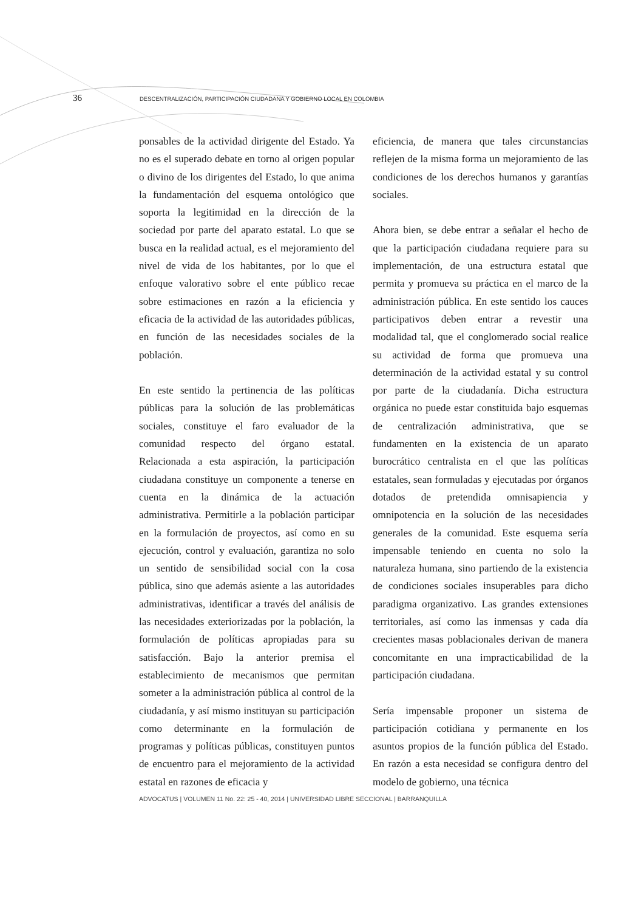36 DESCENTRALIZACIÓN, PARTICIPACIÓN CIUDADANA Y GOBIERNO LOCAL EN COLOMBIA
ponsables de la actividad dirigente del Estado. Ya no es el superado debate en torno al origen popular o divino de los dirigentes del Estado, lo que anima la fundamentación del esquema ontológico que soporta la legitimidad en la dirección de la sociedad por parte del aparato estatal. Lo que se busca en la realidad actual, es el mejoramiento del nivel de vida de los habitantes, por lo que el enfoque valorativo sobre el ente público recae sobre estimaciones en razón a la eficiencia y eficacia de la actividad de las autoridades públicas, en función de las necesidades sociales de la población.
En este sentido la pertinencia de las políticas públicas para la solución de las problemáticas sociales, constituye el faro evaluador de la comunidad respecto del órgano estatal. Relacionada a esta aspiración, la participación ciudadana constituye un componente a tenerse en cuenta en la dinámica de la actuación administrativa. Permitirle a la población participar en la formulación de proyectos, así como en su ejecución, control y evaluación, garantiza no solo un sentido de sensibilidad social con la cosa pública, sino que además asiente a las autoridades administrativas, identificar a través del análisis de las necesidades exteriorizadas por la población, la formulación de políticas apropiadas para su satisfacción. Bajo la anterior premisa el establecimiento de mecanismos que permitan someter a la administración pública al control de la ciudadanía, y así mismo instituyan su participación como determinante en la formulación de programas y políticas públicas, constituyen puntos de encuentro para el mejoramiento de la actividad estatal en razones de eficacia y
eficiencia, de manera que tales circunstancias reflejen de la misma forma un mejoramiento de las condiciones de los derechos humanos y garantías sociales.
Ahora bien, se debe entrar a señalar el hecho de que la participación ciudadana requiere para su implementación, de una estructura estatal que permita y promueva su práctica en el marco de la administración pública. En este sentido los cauces participativos deben entrar a revestir una modalidad tal, que el conglomerado social realice su actividad de forma que promueva una determinación de la actividad estatal y su control por parte de la ciudadanía. Dicha estructura orgánica no puede estar constituida bajo esquemas de centralización administrativa, que se fundamenten en la existencia de un aparato burocrático centralista en el que las políticas estatales, sean formuladas y ejecutadas por órganos dotados de pretendida omnisapiencia y omnipotencia en la solución de las necesidades generales de la comunidad. Este esquema sería impensable teniendo en cuenta no solo la naturaleza humana, sino partiendo de la existencia de condiciones sociales insuperables para dicho paradigma organizativo. Las grandes extensiones territoriales, así como las inmensas y cada día crecientes masas poblacionales derivan de manera concomitante en una impracticabilidad de la participación ciudadana.
Sería impensable proponer un sistema de participación cotidiana y permanente en los asuntos propios de la función pública del Estado. En razón a esta necesidad se configura dentro del modelo de gobierno, una técnica
ADVOCATUS | VOLUMEN 11 No. 22: 25 - 40, 2014 | UNIVERSIDAD LIBRE SECCIONAL | BARRANQUILLA